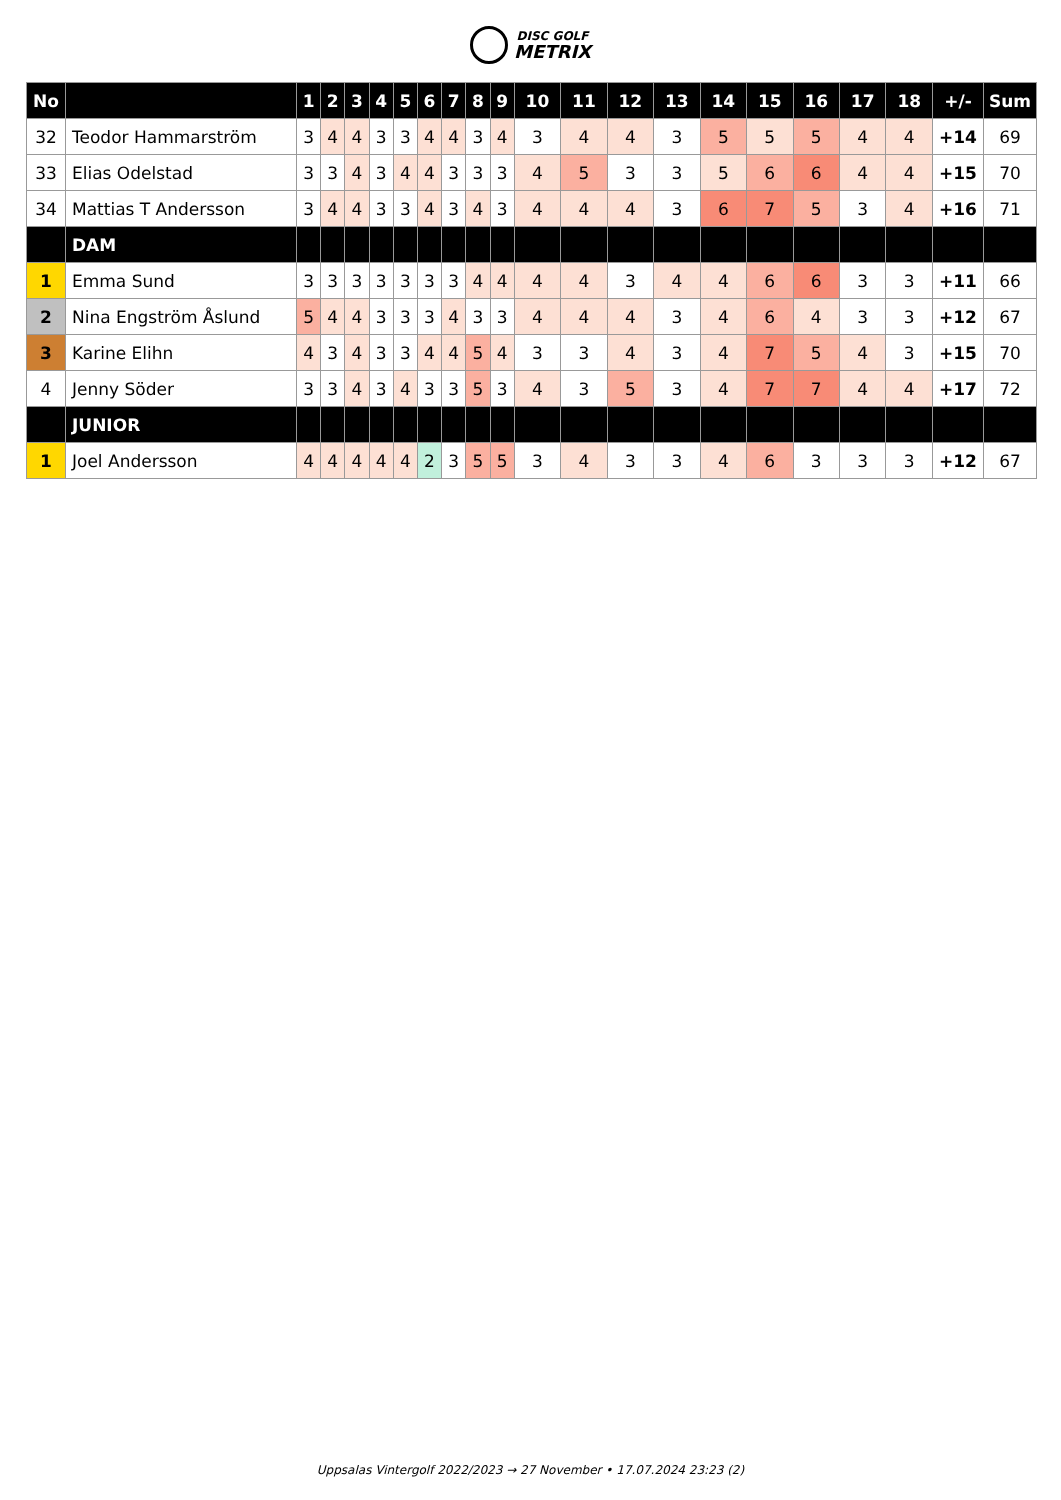DISC GOLF
METRIX
| No | | 1 | 2 | 3 | 4 | 5 | 6 | 7 | 8 | 9 | 10 | 11 | 12 | 13 | 14 | 15 | 16 | 17 | 18 | +/- | Sum |
| --- | --- | --- | --- | --- | --- | --- | --- | --- | --- | --- | --- | --- | --- | --- | --- | --- | --- | --- | --- | --- | --- |
| 32 | Teodor Hammarström | 3 | 4 | 4 | 3 | 3 | 4 | 4 | 3 | 4 | 3 | 4 | 4 | 3 | 5 | 5 | 5 | 4 | 4 | +14 | 69 |
| 33 | Elias Odelstad | 3 | 3 | 4 | 3 | 4 | 4 | 3 | 3 | 3 | 4 | 5 | 3 | 3 | 5 | 6 | 6 | 4 | 4 | +15 | 70 |
| 34 | Mattias T Andersson | 3 | 4 | 4 | 3 | 3 | 4 | 3 | 4 | 3 | 4 | 4 | 4 | 3 | 6 | 7 | 5 | 3 | 4 | +16 | 71 |
| | DAM | | | | | | | | | | | | | | | | | | | | |
| 1 | Emma Sund | 3 | 3 | 3 | 3 | 3 | 3 | 3 | 4 | 4 | 4 | 4 | 3 | 4 | 4 | 6 | 6 | 3 | 3 | +11 | 66 |
| 2 | Nina Engström Åslund | 5 | 4 | 4 | 3 | 3 | 3 | 4 | 3 | 3 | 4 | 4 | 4 | 3 | 4 | 6 | 4 | 3 | 3 | +12 | 67 |
| 3 | Karine Elihn | 4 | 3 | 4 | 3 | 3 | 4 | 4 | 5 | 4 | 3 | 3 | 4 | 3 | 4 | 7 | 5 | 4 | 3 | +15 | 70 |
| 4 | Jenny Söder | 3 | 3 | 4 | 3 | 4 | 3 | 3 | 5 | 3 | 4 | 3 | 5 | 3 | 4 | 7 | 7 | 4 | 4 | +17 | 72 |
| | JUNIOR | | | | | | | | | | | | | | | | | | | | |
| 1 | Joel Andersson | 4 | 4 | 4 | 4 | 4 | 2 | 3 | 5 | 5 | 3 | 4 | 3 | 3 | 4 | 6 | 3 | 3 | 3 | +12 | 67 |
Uppsalas Vintergolf 2022/2023 → 27 November • 17.07.2024 23:23 (2)